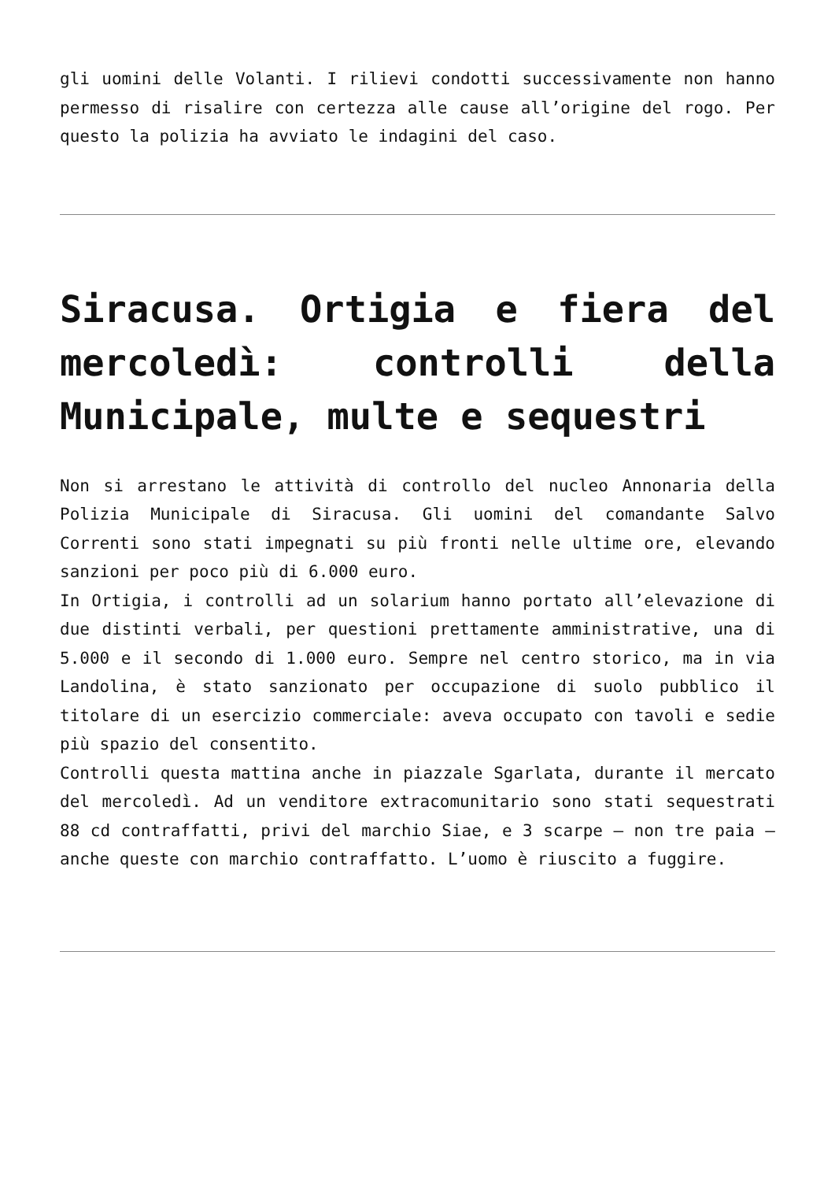gli uomini delle Volanti. I rilievi condotti successivamente non hanno permesso di risalire con certezza alle cause all’origine del rogo. Per questo la polizia ha avviato le indagini del caso.
Siracusa. Ortigia e fiera del mercoledì: controlli della Municipale, multe e sequestri
Non si arrestano le attività di controllo del nucleo Annonaria della Polizia Municipale di Siracusa. Gli uomini del comandante Salvo Correnti sono stati impegnati su più fronti nelle ultime ore, elevando sanzioni per poco più di 6.000 euro.
In Ortigia, i controlli ad un solarium hanno portato all’elevazione di due distinti verbali, per questioni prettamente amministrative, una di 5.000 e il secondo di 1.000 euro. Sempre nel centro storico, ma in via Landolina, è stato sanzionato per occupazione di suolo pubblico il titolare di un esercizio commerciale: aveva occupato con tavoli e sedie più spazio del consentito.
Controlli questa mattina anche in piazzale Sgarlata, durante il mercato del mercoledì. Ad un venditore extracomunitario sono stati sequestrati 88 cd contraffatti, privi del marchio Siae, e 3 scarpe – non tre paia – anche queste con marchio contraffatto. L’uomo è riuscito a fuggire.